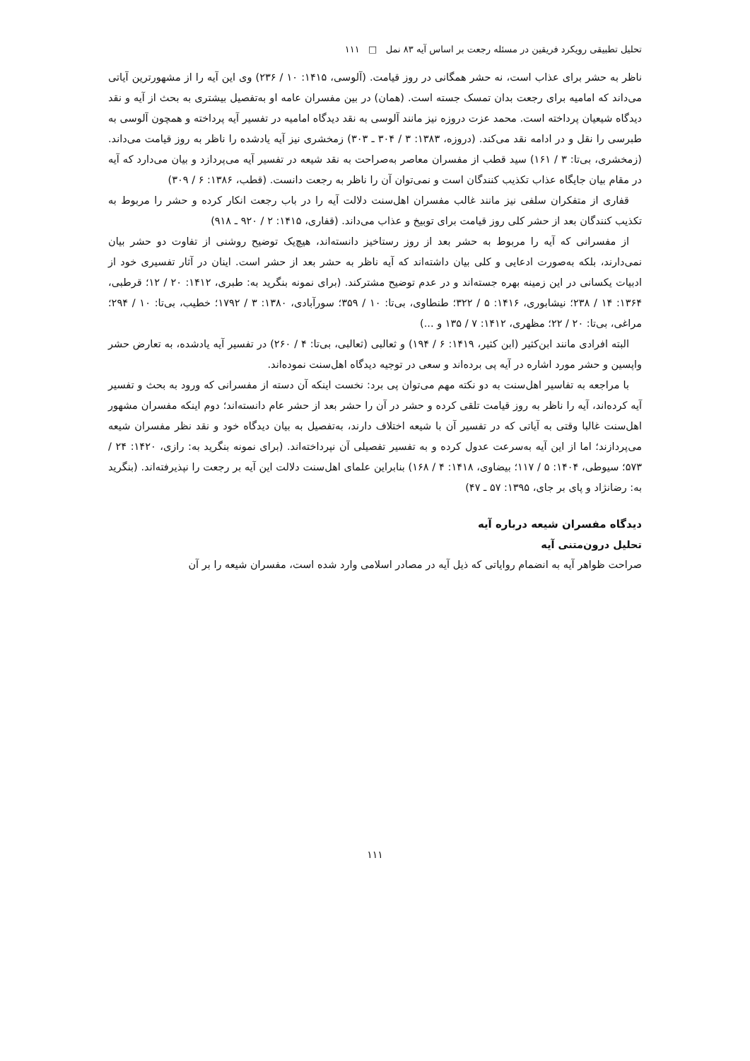تحلیل تطبیقی رویکرد فریقین در مسئله رجعت بر اساس آیه ۸۳ نمل □ ۱۱۱
ناظر به حشر برای عذاب است، نه حشر همگانی در روز قیامت. (آلوسی، ۱۴۱۵: ۱۰ / ۲۳۶) وی این آیه را از مشهورترین آیاتی می‌داند که امامیه برای رجعت بدان تمسک جسته است. (همان) در بین مفسران عامه او به‌تفصیل بیشتری به بحث از آیه و نقد دیدگاه شیعیان پرداخته است. محمد عزت دروزه نیز مانند آلوسی به نقد دیدگاه امامیه در تفسیر آیه پرداخته و همچون آلوسی به طبرسی را نقل و در ادامه نقد می‌کند. (دروزه، ۱۳۸۳: ۳ / ۳۰۴ ـ ۳۰۳) زمخشری نیز آیه یادشده را ناظر به روز قیامت می‌داند. (زمخشری، بی‌تا: ۳ / ۱۶۱) سید قطب از مفسران معاصر به‌صراحت به نقد شیعه در تفسیر آیه می‌پردازد و بیان می‌دارد که آیه در مقام بیان جایگاه عذاب تکذیب کنندگان است و نمی‌توان آن را ناظر به رجعت دانست. (قطب، ۱۳۸۶: ۶ / ۳۰۹)
قفاری از متفکران سلفی نیز مانند غالب مفسران اهل‌سنت دلالت آیه را در باب رجعت انکار کرده و حشر را مربوط به تکذیب کنندگان بعد از حشر کلی روز قیامت برای توبیخ و عذاب می‌داند. (قفاری، ۱۴۱۵: ۲ / ۹۲۰ ـ ۹۱۸)
از مفسرانی که آیه را مربوط به حشر بعد از روز رستاخیز دانسته‌اند، هیچ‌یک توضیح روشنی از تفاوت دو حشر بیان نمی‌دارند، بلکه به‌صورت ادعایی و کلی بیان داشته‌اند که آیه ناظر به حشر بعد از حشر است. اینان در آثار تفسیری خود از ادبیات یکسانی در این زمینه بهره جسته‌اند و در عدم توضیح مشترکند. (برای نمونه بنگرید به: طبری، ۱۴۱۲: ۲۰ / ۱۲؛ قرطبی، ۱۳۶۴: ۱۴ / ۲۳۸؛ نیشابوری، ۱۴۱۶: ۵ / ۳۲۲؛ طنطاوی، بی‌تا: ۱۰ / ۳۵۹؛ سورآبادی، ۱۳۸۰: ۳ / ۱۷۹۲؛ خطیب، بی‌تا: ۱۰ / ۲۹۴؛ مراغی، بی‌تا: ۲۰ / ۲۲؛ مظهری، ۱۴۱۲: ۷ / ۱۳۵ و ...)
البته افرادی مانند ابن‌کثیر (ابن کثیر، ۱۴۱۹: ۶ / ۱۹۴) و ثعالبی (ثعالبی، بی‌تا: ۴ / ۲۶۰) در تفسیر آیه یادشده، به تعارض حشر واپسین و حشر مورد اشاره در آیه پی برده‌اند و سعی در توجیه دیدگاه اهل‌سنت نموده‌اند.
با مراجعه به تفاسیر اهل‌سنت به دو نکته مهم می‌توان پی برد: نخست اینکه آن دسته از مفسرانی که ورود به بحث و تفسیر آیه کرده‌اند، آیه را ناظر به روز قیامت تلقی کرده و حشر در آن را حشر بعد از حشر عام دانسته‌اند؛ دوم اینکه مفسران مشهور اهل‌سنت غالبا وقتی به آیاتی که در تفسیر آن با شیعه اختلاف دارند، به‌تفصیل به بیان دیدگاه خود و نقد نظر مفسران شیعه می‌پردازند؛ اما از این آیه به‌سرعت عدول کرده و به تفسیر تفصیلی آن نپرداخته‌اند. (برای نمونه بنگرید به: رازی، ۱۴۲۰: ۲۴ / ۵۷۳؛ سیوطی، ۱۴۰۴: ۵ / ۱۱۷؛ بیضاوی، ۱۴۱۸: ۴ / ۱۶۸) بنابراین علمای اهل‌سنت دلالت این آیه بر رجعت را نپذیرفته‌اند. (بنگرید به: رضانژاد و پای بر جای، ۱۳۹۵: ۵۷ ـ ۴۷)
دیدگاه مفسران شیعه درباره آیه
تحلیل درون‌متنی آیه
صراحت ظواهر آیه به انضمام روایاتی که ذیل آیه در مصادر اسلامی وارد شده است، مفسران شیعه را بر آن
۱۱۱